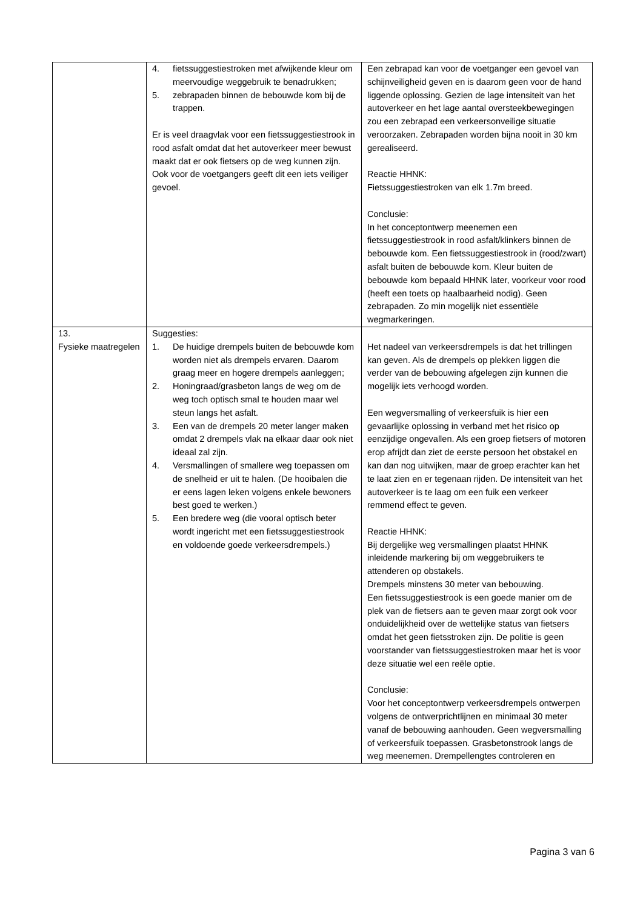| | 4. fietssuggestiestroken met afwijkende kleur om meervoudige weggebruik te benadrukken; 5. zebrapaden binnen de bebouwde kom bij de trappen. Er is veel draagvlak voor een fietssuggestiestrook in rood asfalt omdat dat het autoverkeer meer bewust maakt dat er ook fietsers op de weg kunnen zijn. Ook voor de voetgangers geeft dit een iets veiliger gevoel. | Een zebrapad kan voor de voetganger een gevoel van schijnveiligheid geven en is daarom geen voor de hand liggende oplossing. Gezien de lage intensiteit van het autoverkeer en het lage aantal oversteekbewegingen zou een zebrapad een verkeersonveilige situatie veroorzaken. Zebrapaden worden bijna nooit in 30 km gerealiseerd. Reactie HHNK: Fietssuggestiestroken van elk 1.7m breed. Conclusie: In het conceptontwerp meenemen een fietssuggestiestrook in rood asfalt/klinkers binnen de bebouwde kom. Een fietssuggestiestrook in (rood/zwart) asfalt buiten de bebouwde kom. Kleur buiten de bebouwde kom bepaald HHNK later, voorkeur voor rood (heeft een toets op haalbaarheid nodig). Geen zebrapaden. Zo min mogelijk niet essentiële wegmarkeringen. |
| 13. Fysieke maatregelen | Suggesties: 1. De huidige drempels buiten de bebouwde kom worden niet als drempels ervaren. Daarom graag meer en hogere drempels aanleggen; 2. Honingraad/grasbeton langs de weg om de weg toch optisch smal te houden maar wel steun langs het asfalt. 3. Een van de drempels 20 meter langer maken omdat 2 drempels vlak na elkaar daar ook niet ideaal zal zijn. 4. Versmallingen of smallere weg toepassen om de snelheid er uit te halen. (De hooibalen die er eens lagen leken volgens enkele bewoners best goed te werken.) 5. Een bredere weg (die vooral optisch beter wordt ingericht met een fietssuggestiestrook en voldoende goede verkeersdrempels.) | Het nadeel van verkeersdrempels is dat het trillingen kan geven. Als de drempels op plekken liggen die verder van de bebouwing afgelegen zijn kunnen die mogelijk iets verhoogd worden. Een wegversmalling of verkeersfuik is hier een gevaarlijke oplossing in verband met het risico op eenzijdige ongevallen. Als een groep fietsers of motoren erop afrijdt dan ziet de eerste persoon het obstakel en kan dan nog uitwijken, maar de groep erachter kan het te laat zien en er tegenaan rijden. De intensiteit van het autoverkeer is te laag om een fuik een verkeer remmend effect te geven. Reactie HHNK: Bij dergelijke weg versmallingen plaatst HHNK inleidende markering bij om weggebruikers te attenderen op obstakels. Drempels minstens 30 meter van bebouwing. Een fietssuggestiestrook is een goede manier om de plek van de fietsers aan te geven maar zorgt ook voor onduidelijkheid over de wettelijke status van fietsers omdat het geen fietsstroken zijn. De politie is geen voorstander van fietssuggestiestroken maar het is voor deze situatie wel een reële optie. Conclusie: Voor het conceptontwerp verkeersdrempels ontwerpen volgens de ontwerprichtlijnen en minimaal 30 meter vanaf de bebouwing aanhouden. Geen wegversmalling of verkeersfuik toepassen. Grasbetonstrook langs de weg meenemen. Drempellengtes controleren en |
Pagina 3 van 6